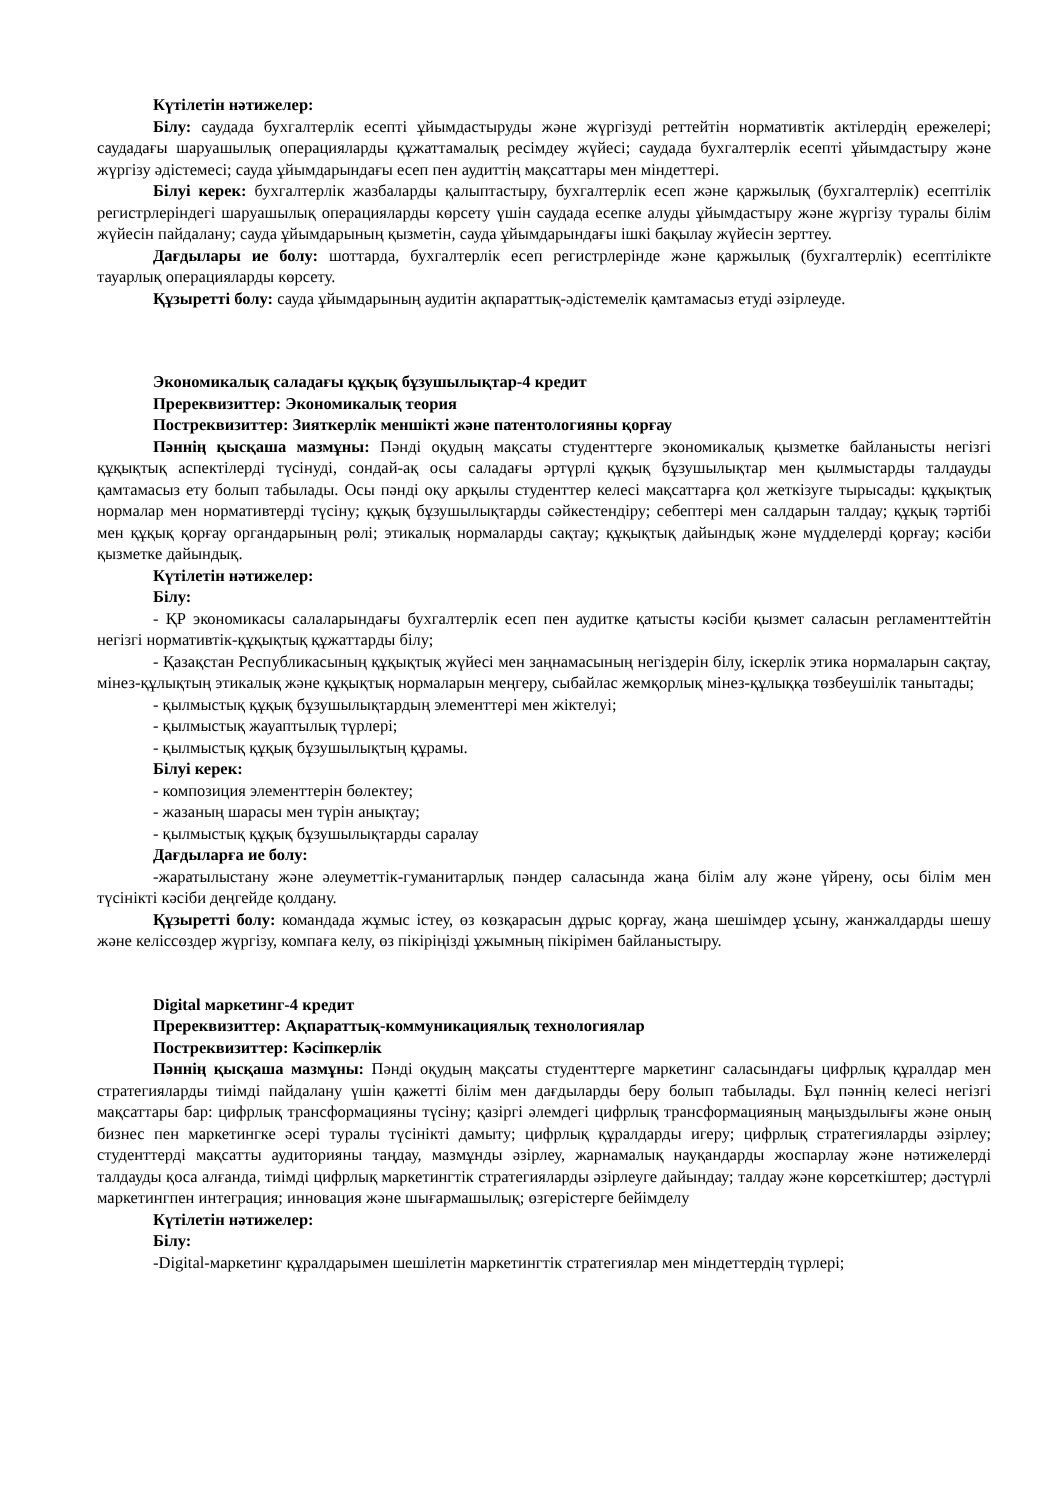Күтілетін нәтижелер:
Білу: саудада бухгалтерлік есепті ұйымдастыруды және жүргізуді реттейтін нормативтік актілердің ережелері; саудадағы шаруашылық операцияларды құжаттамалық ресімдеу жүйесі; саудада бухгалтерлік есепті ұйымдастыру және жүргізу әдістемесі; сауда ұйымдарындағы есеп пен аудиттің мақсаттары мен міндеттері.
Білуі керек: бухгалтерлік жазбаларды қалыптастыру, бухгалтерлік есеп және қаржылық (бухгалтерлік) есептілік регистрлеріндегі шаруашылық операцияларды көрсету үшін саудада есепке алуды ұйымдастыру және жүргізу туралы білім жүйесін пайдалану; сауда ұйымдарының қызметін, сауда ұйымдарындағы ішкі бақылау жүйесін зерттеу.
Дағдылары ие болу: шоттарда, бухгалтерлік есеп регистрлерінде және қаржылық (бухгалтерлік) есептілікте тауарлық операцияларды көрсету.
Құзыретті болу: сауда ұйымдарының аудитін ақпараттық-әдістемелік қамтамасыз етуді әзірлеуде.
Экономикалық саладағы құқық бұзушылықтар-4 кредит
Пререквизиттер: Экономикалық теория
Постреквизиттер: Зияткерлік меншікті және патентологияны қорғау
Пәннің қысқаша мазмұны: Пәнді оқудың мақсаты студенттерге экономикалық қызметке байланысты негізгі құқықтық аспектілерді түсінуді, сондай-ақ осы саладағы әртүрлі құқық бұзушылықтар мен қылмыстарды талдауды қамтамасыз ету болып табылады. Осы пәнді оқу арқылы студенттер келесі мақсаттарға қол жеткізуге тырысады: құқықтық нормалар мен нормативтерді түсіну; құқық бұзушылықтарды сәйкестендіру; себептері мен салдарын талдау; құқық тәртібі мен құқық қорғау органдарының рөлі; этикалық нормаларды сақтау; құқықтық дайындық және мүдделерді қорғау; кәсіби қызметке дайындық.
Күтілетін нәтижелер:
Білу:
- ҚР экономикасы салаларындағы бухгалтерлік есеп пен аудитке қатысты кәсіби қызмет саласын регламенттейтін негізгі нормативтік-құқықтық құжаттарды білу;
- Қазақстан Республикасының құқықтық жүйесі мен заңнамасының негіздерін білу, іскерлік этика нормаларын сақтау, мінез-құлықтың этикалық және құқықтық нормаларын меңгеру, сыбайлас жемқорлық мінез-құлыққа төзбеушілік танытады;
- қылмыстық құқық бұзушылықтардың элементтері мен жіктелуі;
- қылмыстық жауаптылық түрлері;
- қылмыстық құқық бұзушылықтың құрамы.
Білуі керек:
- композиция элементтерін бөлектеу;
- жазаның шарасы мен түрін анықтау;
- қылмыстық құқық бұзушылықтарды саралау
Дағдыларға ие болу:
-жаратылыстану және әлеуметтік-гуманитарлық пәндер саласында жаңа білім алу және үйрену, осы білім мен түсінікті кәсіби деңгейде қолдану.
Құзыретті болу: командада жұмыс істеу, өз көзқарасын дұрыс қорғау, жаңа шешімдер ұсыну, жанжалдарды шешу және келіссөздер жүргізу, компаға келу, өз пікіріңізді ұжымның пікірімен байланыстыру.
Digital маркетинг-4 кредит
Пререквизиттер: Ақпараттық-коммуникациялық технологиялар
Постреквизиттер: Кәсіпкерлік
Пәннің қысқаша мазмұны: Пәнді оқудың мақсаты студенттерге маркетинг саласындағы цифрлық құралдар мен стратегияларды тиімді пайдалану үшін қажетті білім мен дағдыларды беру болып табылады. Бұл пәннің келесі негізгі мақсаттары бар: цифрлық трансформацияны түсіну; қазіргі әлемдегі цифрлық трансформацияның маңыздылығы және оның бизнес пен маркетингке әсері туралы түсінікті дамыту; цифрлық құралдарды игеру; цифрлық стратегияларды әзірлеу; студенттерді мақсатты аудиторияны таңдау, мазмұнды әзірлеу, жарнамалық науқандарды жоспарлау және нәтижелерді талдауды қоса алғанда, тиімді цифрлық маркетингтік стратегияларды әзірлеуге дайындау; талдау және көрсеткіштер; дәстүрлі маркетингпен интеграция; инновация және шығармашылық; өзгерістерге бейімделу
Күтілетін нәтижелер:
Білу:
-Digital-маркетинг құралдарымен шешілетін маркетингтік стратегиялар мен міндеттердің түрлері;